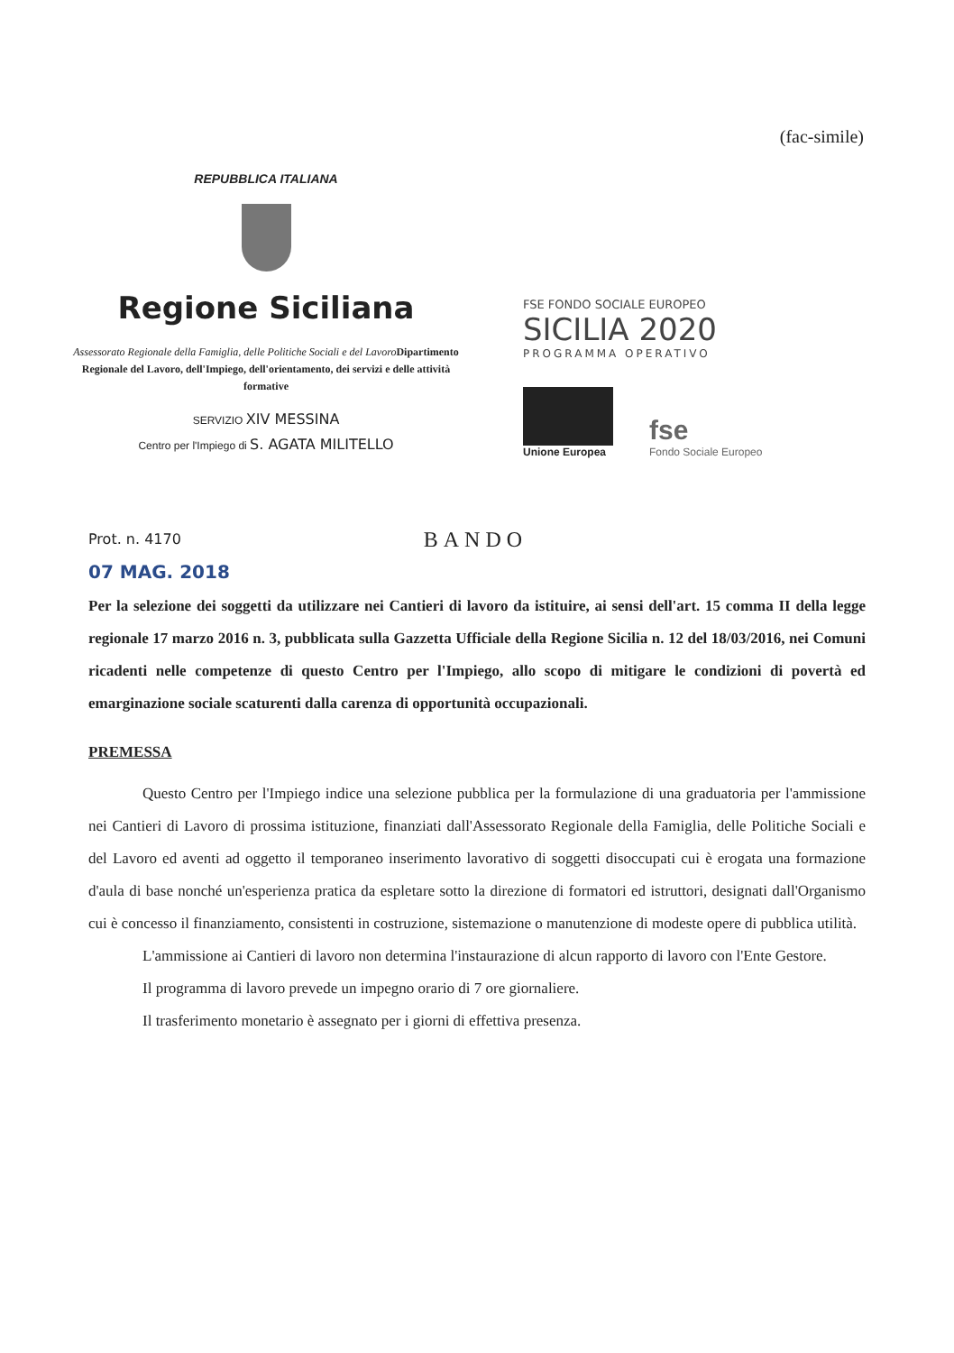(fac-simile)
REPUBBLICA ITALIANA
Regione Siciliana
Assessorato Regionale della Famiglia, delle Politiche Sociali e del Lavoro Dipartimento Regionale del Lavoro, dell'Impiego, dell'orientamento, dei servizi e delle attività formative
SERVIZIO XIV MESSINA
Centro per l'Impiego di S. AGATA MILITELLO
FSE FONDO SOCIALE EUROPEO
SICILIA 2020
PROGRAMMA OPERATIVO
Unione Europea
fse
Fondo Sociale Europeo
Prot. n. 4170
07 MAG. 2018
BANDO
Per la selezione dei soggetti da utilizzare nei Cantieri di lavoro da istituire, ai sensi dell'art. 15 comma II della legge regionale 17 marzo 2016 n. 3, pubblicata sulla Gazzetta Ufficiale della Regione Sicilia n. 12 del 18/03/2016, nei Comuni ricadenti nelle competenze di questo Centro per l'Impiego, allo scopo di mitigare le condizioni di povertà ed emarginazione sociale scaturenti dalla carenza di opportunità occupazionali.
PREMESSA
Questo Centro per l'Impiego indice una selezione pubblica per la formulazione di una graduatoria per l'ammissione nei Cantieri di Lavoro di prossima istituzione, finanziati dall'Assessorato Regionale della Famiglia, delle Politiche Sociali e del Lavoro ed aventi ad oggetto il temporaneo inserimento lavorativo di soggetti disoccupati cui è erogata una formazione d'aula di base nonché un'esperienza pratica da espletare sotto la direzione di formatori ed istruttori, designati dall'Organismo cui è concesso il finanziamento, consistenti in costruzione, sistemazione o manutenzione di modeste opere di pubblica utilità.
L'ammissione ai Cantieri di lavoro non determina l'instaurazione di alcun rapporto di lavoro con l'Ente Gestore.
Il programma di lavoro prevede un impegno orario di 7 ore giornaliere.
Il trasferimento monetario è assegnato per i giorni di effettiva presenza.